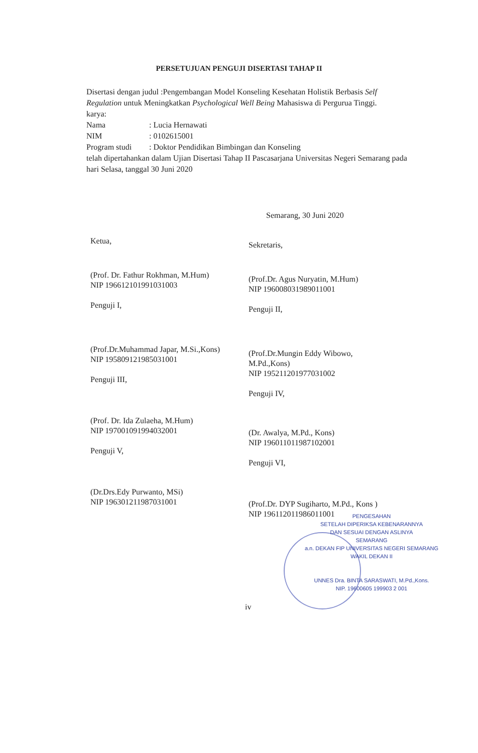PERSETUJUAN PENGUJI DISERTASI TAHAP II
Disertasi dengan judul :Pengembangan Model Konseling Kesehatan Holistik Berbasis Self Regulation untuk Meningkatkan Psychological Well Being Mahasiswa di Pergurua Tinggi.
karya:
Nama: Lucia Hernawati
NIM: 0102615001
Program studi: Doktor Pendidikan Bimbingan dan Konseling
telah dipertahankan dalam Ujian Disertasi Tahap II Pascasarjana Universitas Negeri Semarang pada hari Selasa, tanggal 30 Juni 2020
Semarang, 30 Juni 2020
Ketua,
(Prof. Dr. Fathur Rokhman, M.Hum)
NIP 196612101991031003
Penguji I,
(Prof.Dr.Muhammad Japar, M.Si.,Kons)
NIP 195809121985031001
Penguji III,
(Prof. Dr. Ida Zulaeha, M.Hum)
NIP 197001091994032001
Penguji V,
(Dr.Drs.Edy Purwanto, MSi)
NIP 196301211987031001
Sekretaris,
(Prof.Dr. Agus Nuryatin, M.Hum)
NIP 196008031989011001
Penguji II,
(Prof.Dr.Mungin Eddy Wibowo, M.Pd.,Kons)
NIP 195211201977031002
Penguji IV,
(Dr. Awalya, M.Pd., Kons)
NIP 196011011987102001
Penguji VI,
(Prof.Dr. DYP Sugiharto, M.Pd., Kons )
NIP 196112011986011001
PENGESAHAN
SETELAH DIPERIKSA KEBENARANNYA
DAN SESUAI DENGAN ASLINYA
SEMARANG
a.n. DEKAN FIP UNIVERSITAS NEGERI SEMARANG
WAKIL DEKAN II
UNNES Dra. BINTA SARASWATI, M.Pd.,Kons.
NIP. 19600605 199903 2 001
iv